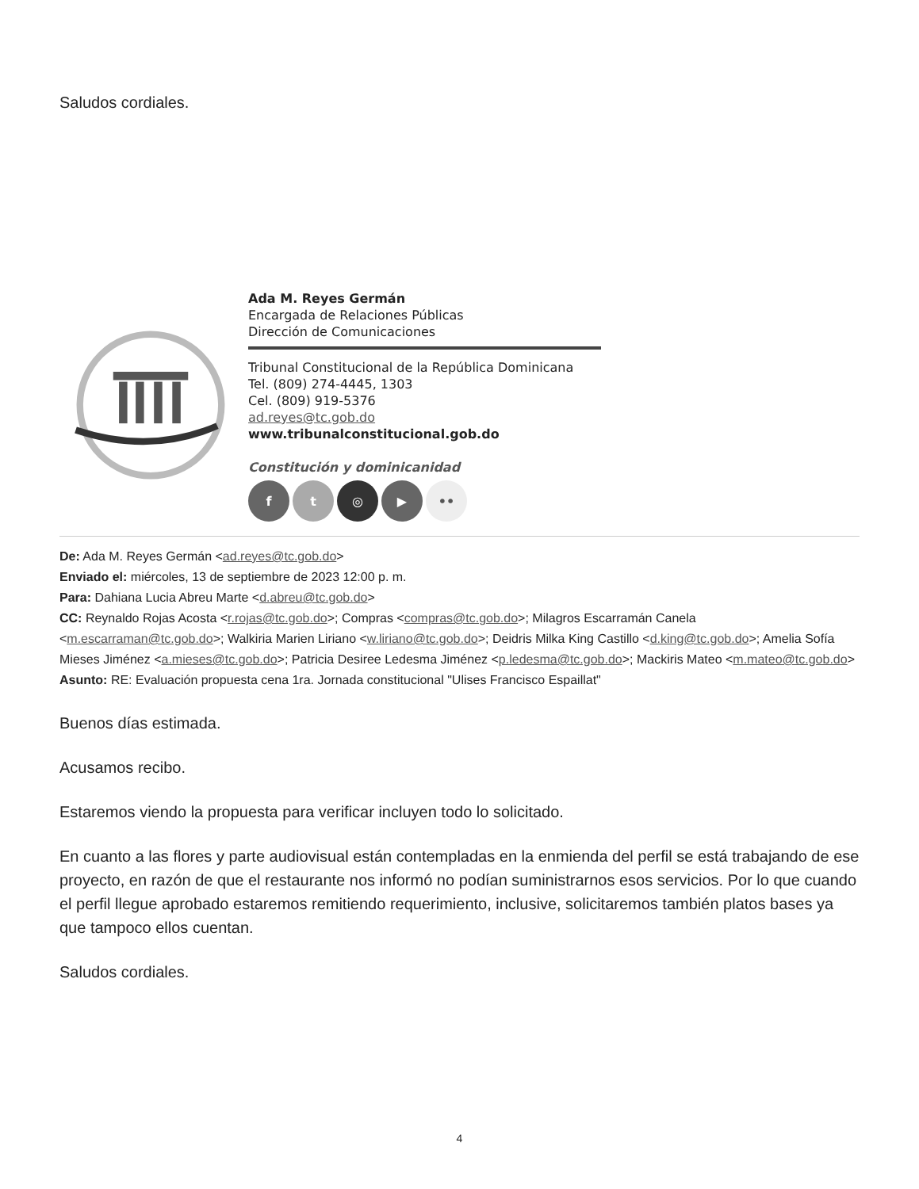Saludos cordiales.
Ada M. Reyes Germán
Encargada de Relaciones Públicas
Dirección de Comunicaciones
Tribunal Constitucional de la República Dominicana
Tel. (809) 274-4445, 1303
Cel. (809) 919-5376
ad.reyes@tc.gob.do
www.tribunalconstitucional.gob.do
Constitución y dominicanidad
f t ◎ ▶ ••
De: Ada M. Reyes Germán <ad.reyes@tc.gob.do>
Enviado el: miércoles, 13 de septiembre de 2023 12:00 p. m.
Para: Dahiana Lucia Abreu Marte <d.abreu@tc.gob.do>
CC: Reynaldo Rojas Acosta <r.rojas@tc.gob.do>; Compras <compras@tc.gob.do>; Milagros Escarramán Canela <m.escarraman@tc.gob.do>; Walkiria Marien Liriano <w.liriano@tc.gob.do>; Deidris Milka King Castillo <d.king@tc.gob.do>; Amelia Sofía Mieses Jiménez <a.mieses@tc.gob.do>; Patricia Desiree Ledesma Jiménez <p.ledesma@tc.gob.do>; Mackiris Mateo <m.mateo@tc.gob.do>
Asunto: RE: Evaluación propuesta cena 1ra. Jornada constitucional "Ulises Francisco Espaillat"
Buenos días estimada.
Acusamos recibo.
Estaremos viendo la propuesta para verificar incluyen todo lo solicitado.
En cuanto a las flores y parte audiovisual están contempladas en la enmienda del perfil se está trabajando de ese proyecto, en razón de que el restaurante nos informó no podían suministrarnos esos servicios. Por lo que cuando el perfil llegue aprobado estaremos remitiendo requerimiento, inclusive, solicitaremos también platos bases ya que tampoco ellos cuentan.
Saludos cordiales.
4